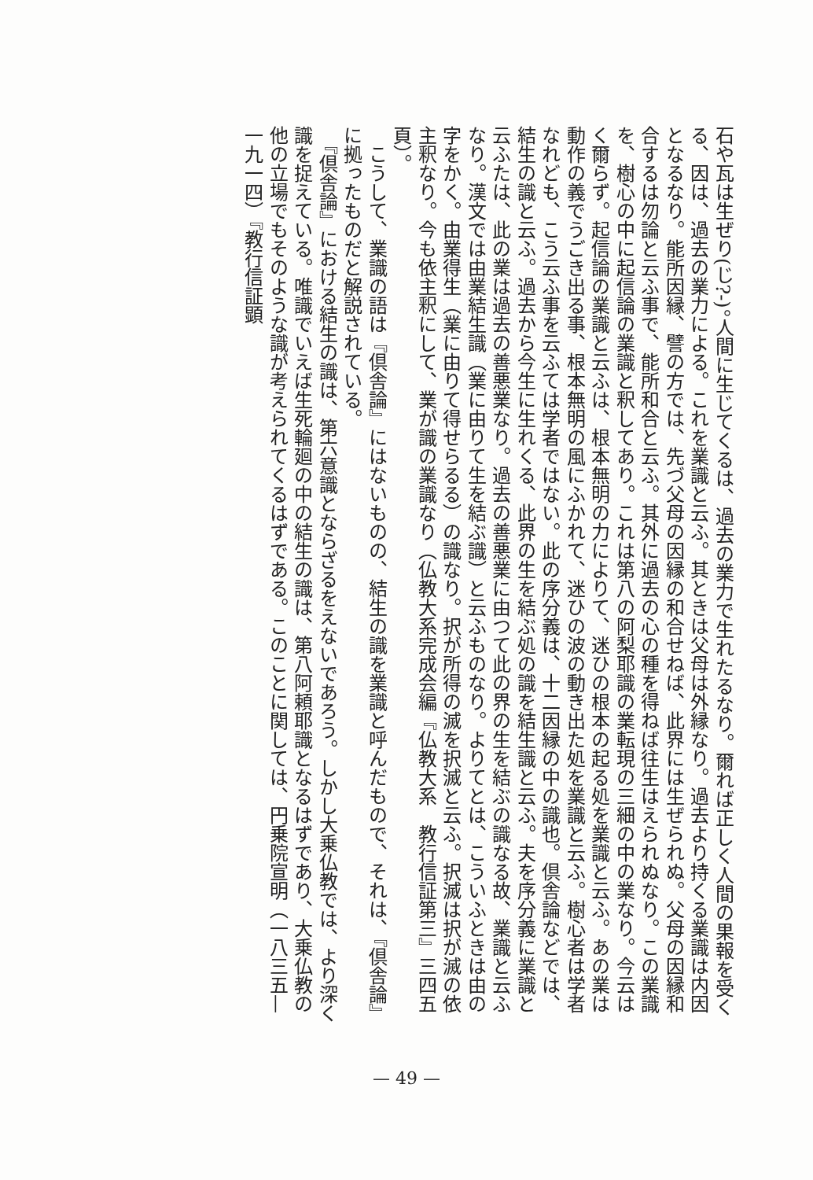石や瓦は生ぜり(じ?-)。人間に生じてくるは、過去の業力で生れたるなり。爾れば正しく人間の果報を受くる、因は、過去の業力による。これを業識と云ふ。其ときは父母は外縁なり。過去より持くる業識は内因となるなり。能所因縁、譬の方では、先づ父母の因縁の和合せねば、此界には生ぜられぬ。父母の因縁和合するは勿論と云ふ事で、能所和合と云ふ。其外に過去の心の種を得ねば往生はえられぬなり。この業識を、樹心の中に起信論の業識と釈してあり。これは第八の阿梨耶識の業転現の三細の中の業なり。今云はく爾らず。起信論の業識と云ふは、根本無明の力によりて、迷ひの根本の起る処を業識と云ふ。あの業は動作の義でうごき出る事、根本無明の風にふかれて、迷ひの波の動き出た処を業識と云ふ。樹心者は学者なれども、こう云ふ事を云ふては学者ではない。此の序分義は、十二因縁の中の識也。倶舎論などでは、結生の識と云ふ。過去から今生に生れくる、此界の生を結ぶ処の識を結生識と云ふ。夫を序分義に業識と云ふたは、此の業は過去の善悪業なり。過去の善悪業に由つて此の界の生を結ぶの識なる故、業識と云ふなり。漢文では由業結生識（業に由りて生を結ぶ識）と云ふものなり。よりてとは、こういふときは由の字をかく。由業得生（業に由りて得せらるる）の識なり。択が所得の滅を択滅と云ふ。択滅は択が滅の依主釈なり。今も依主釈にして、業が識の業識なり（仏教大系完成会編『仏教大系　教行信証第三』三四五頁）。
　こうして、業識の語は『倶舎論』にはないものの、結生の識を業識と呼んだもので、それは、『倶舎論』に拠ったものだと解説されている。
　『倶舎論』における結生の識は、第六意識とならざるをえないであろう。しかし大乗仏教では、より深く識を捉えている。唯識でいえば生死輪廻の中の結生の識は、第八阿頼耶識となるはずであり、大乗仏教の他の立場でもそのような識が考えられてくるはずである。このことに関しては、円乗院宣明（一八三五—一九一四）『教行信証顕
— 49 —